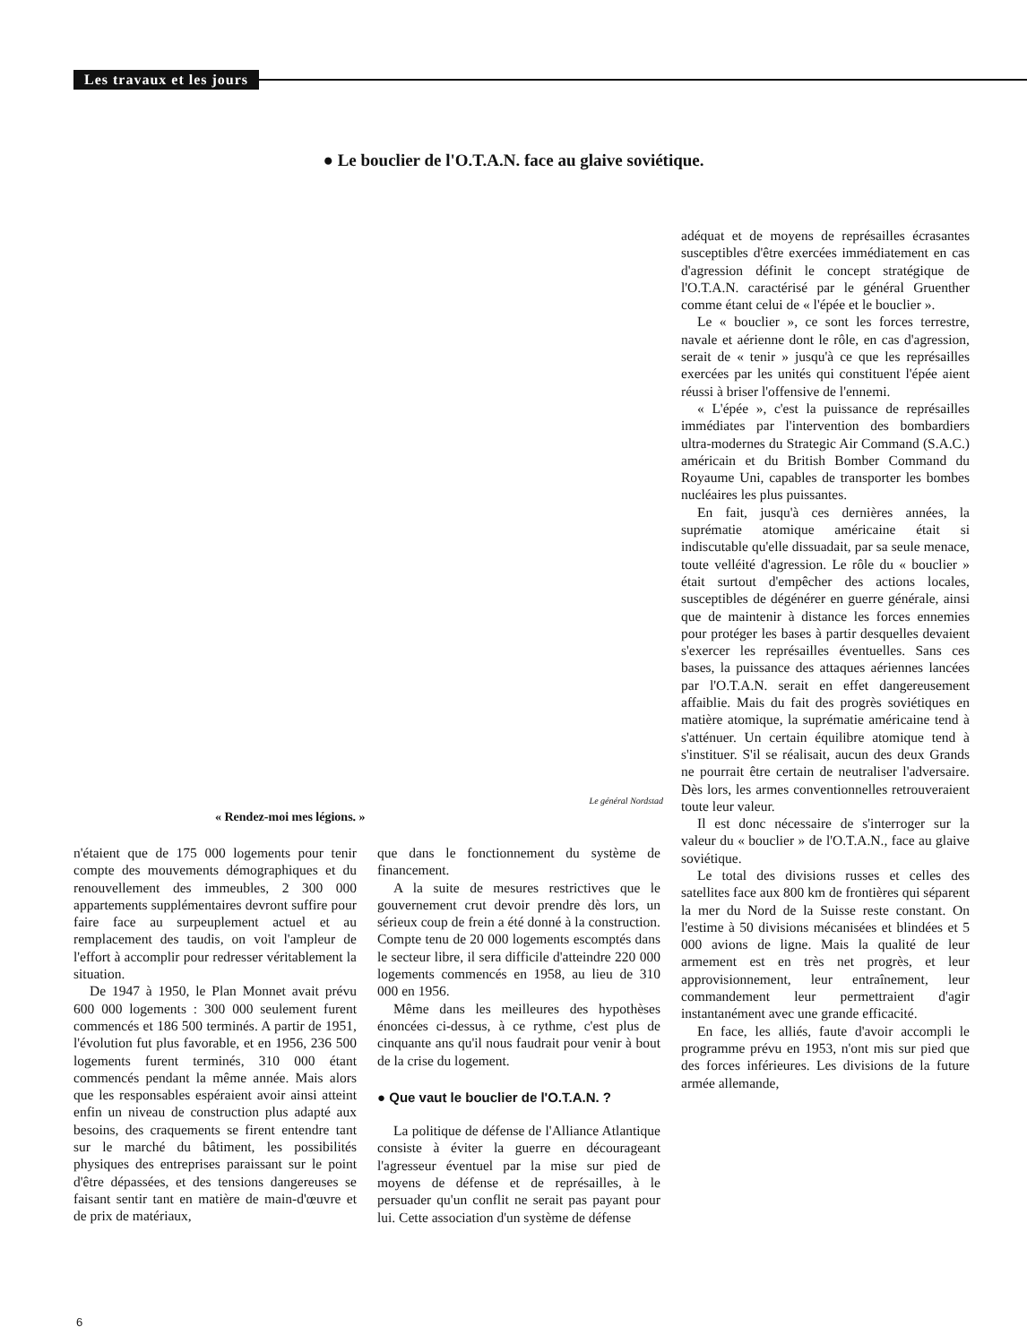Les travaux et les jours
● Le bouclier de l'O.T.A.N. face au glaive soviétique.
adéquat et de moyens de représailles écrasantes susceptibles d'être exercées immédiatement en cas d'agression définit le concept stratégique de l'O.T.A.N. caractérisé par le général Gruenther comme étant celui de « l'épée et le bouclier ».
Le « bouclier », ce sont les forces terrestre, navale et aérienne dont le rôle, en cas d'agression, serait de « tenir » jusqu'à ce que les représailles exercées par les unités qui constituent l'épée aient réussi à briser l'offensive de l'ennemi.
« L'épée », c'est la puissance de représailles immédiates par l'intervention des bombardiers ultra-modernes du Strategic Air Command (S.A.C.) américain et du British Bomber Command du Royaume Uni, capables de transporter les bombes nucléaires les plus puissantes.
En fait, jusqu'à ces dernières années, la suprématie atomique américaine était si indiscutable qu'elle dissuadait, par sa seule menace, toute velléité d'agression. Le rôle du « bouclier » était surtout d'empêcher des actions locales, susceptibles de dégénérer en guerre générale, ainsi que de maintenir à distance les forces ennemies pour protéger les bases à partir desquelles devaient s'exercer les représailles éventuelles. Sans ces bases, la puissance des attaques aériennes lancées par l'O.T.A.N. serait en effet dangereusement affaiblie. Mais du fait des progrès soviétiques en matière atomique, la suprématie américaine tend à s'atténuer. Un certain équilibre atomique tend à s'instituer. S'il se réalisait, aucun des deux Grands ne pourrait être certain de neutraliser l'adversaire. Dès lors, les armes conventionnelles retrouveraient toute leur valeur.
Il est donc nécessaire de s'interroger sur la valeur du « bouclier » de l'O.T.A.N., face au glaive soviétique.
Le total des divisions russes et celles des satellites face aux 800 km de frontières qui séparent la mer du Nord de la Suisse reste constant. On l'estime à 50 divisions mécanisées et blindées et 5 000 avions de ligne. Mais la qualité de leur armement est en très net progrès, et leur approvisionnement, leur entraînement, leur commandement leur permettraient d'agir instantanément avec une grande efficacité.
En face, les alliés, faute d'avoir accompli le programme prévu en 1953, n'ont mis sur pied que des forces inférieures. Les divisions de la future armée allemande,
Le général Nordstad
« Rendez-moi mes légions. »
n'étaient que de 175 000 logements pour tenir compte des mouvements démographiques et du renouvellement des immeubles, 2 300 000 appartements supplémentaires devront suffire pour faire face au surpeuplement actuel et au remplacement des taudis, on voit l'ampleur de l'effort à accomplir pour redresser véritablement la situation.
De 1947 à 1950, le Plan Monnet avait prévu 600 000 logements : 300 000 seulement furent commencés et 186 500 terminés. A partir de 1951, l'évolution fut plus favorable, et en 1956, 236 500 logements furent terminés, 310 000 étant commencés pendant la même année. Mais alors que les responsables espéraient avoir ainsi atteint enfin un niveau de construction plus adapté aux besoins, des craquements se firent entendre tant sur le marché du bâtiment, les possibilités physiques des entreprises paraissant sur le point d'être dépassées, et des tensions dangereuses se faisant sentir tant en matière de main-d'œuvre et de prix de matériaux,
que dans le fonctionnement du système de financement.
A la suite de mesures restrictives que le gouvernement crut devoir prendre dès lors, un sérieux coup de frein a été donné à la construction. Compte tenu de 20 000 logements escomptés dans le secteur libre, il sera difficile d'atteindre 220 000 logements commencés en 1958, au lieu de 310 000 en 1956.
Même dans les meilleures des hypothèses énoncées ci-dessus, à ce rythme, c'est plus de cinquante ans qu'il nous faudrait pour venir à bout de la crise du logement.
● Que vaut le bouclier de l'O.T.A.N. ?
La politique de défense de l'Alliance Atlantique consiste à éviter la guerre en décourageant l'agresseur éventuel par la mise sur pied de moyens de défense et de représailles, à le persuader qu'un conflit ne serait pas payant pour lui. Cette association d'un système de défense
6